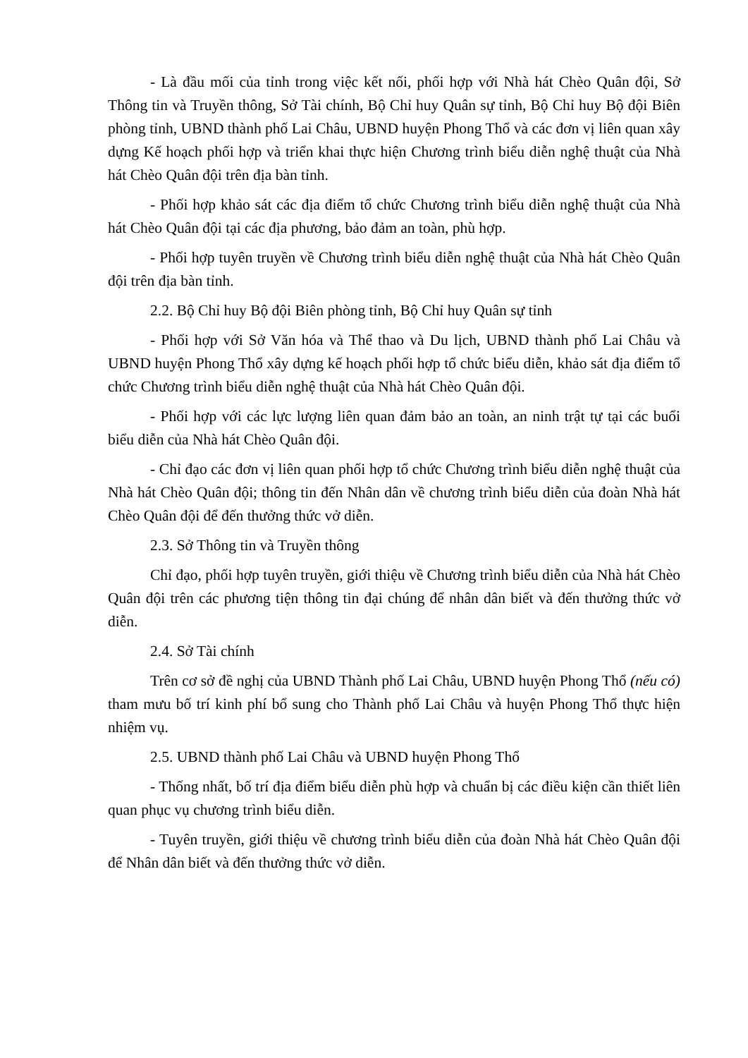- Là đầu mối của tỉnh trong việc kết nối, phối hợp với Nhà hát Chèo Quân đội, Sở Thông tin và Truyền thông, Sở Tài chính, Bộ Chỉ huy Quân sự tỉnh, Bộ Chỉ huy Bộ đội Biên phòng tỉnh, UBND thành phố Lai Châu, UBND huyện Phong Thổ và các đơn vị liên quan xây dựng Kế hoạch phối hợp và triển khai thực hiện Chương trình biểu diễn nghệ thuật của Nhà hát Chèo Quân đội trên địa bàn tỉnh.
- Phối hợp khảo sát các địa điểm tổ chức Chương trình biểu diễn nghệ thuật của Nhà hát Chèo Quân đội tại các địa phương, bảo đảm an toàn, phù hợp.
- Phối hợp tuyên truyền về Chương trình biểu diễn nghệ thuật của Nhà hát Chèo Quân đội trên địa bàn tỉnh.
2.2. Bộ Chỉ huy Bộ đội Biên phòng tỉnh, Bộ Chỉ huy Quân sự tỉnh
- Phối hợp với Sở Văn hóa và Thể thao và Du lịch, UBND thành phố Lai Châu và UBND huyện Phong Thổ xây dựng kế hoạch phối hợp tổ chức biểu diễn, khảo sát địa điểm tổ chức Chương trình biểu diễn nghệ thuật của Nhà hát Chèo Quân đội.
- Phối hợp với các lực lượng liên quan đảm bảo an toàn, an ninh trật tự tại các buổi biểu diễn của Nhà hát Chèo Quân đội.
- Chỉ đạo các đơn vị liên quan phối hợp tổ chức Chương trình biểu diễn nghệ thuật của Nhà hát Chèo Quân đội; thông tin đến Nhân dân về chương trình biểu diễn của đoàn Nhà hát Chèo Quân đội để đến thưởng thức vở diễn.
2.3. Sở Thông tin và Truyền thông
Chỉ đạo, phối hợp tuyên truyền, giới thiệu về Chương trình biểu diễn của Nhà hát Chèo Quân đội trên các phương tiện thông tin đại chúng để nhân dân biết và đến thưởng thức vở diễn.
2.4. Sở Tài chính
Trên cơ sở đề nghị của UBND Thành phố Lai Châu, UBND huyện Phong Thổ (nếu có) tham mưu bố trí kinh phí bổ sung cho Thành phố Lai Châu và huyện Phong Thổ thực hiện nhiệm vụ.
2.5. UBND thành phố Lai Châu và UBND huyện Phong Thổ
- Thống nhất, bố trí địa điểm biểu diễn phù hợp và chuẩn bị các điều kiện cần thiết liên quan phục vụ chương trình biểu diễn.
- Tuyên truyền, giới thiệu về chương trình biểu diễn của đoàn Nhà hát Chèo Quân đội để Nhân dân biết và đến thưởng thức vở diễn.